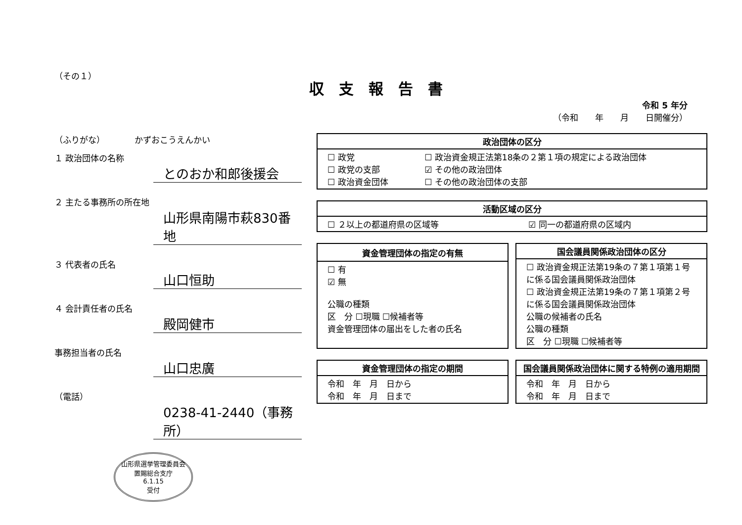（その１）
収支報告書
令和 5 年分
（令和　　年　　月　　日開催分）
（ふりがな）　　　　かずおこうえんかい
１ 政治団体の名称
とのおか和郎後援会
２ 主たる事務所の所在地
山形県南陽市萩830番地
３ 代表者の氏名
山口恒助
４ 会計責任者の氏名
殿岡健市
事務担当者の氏名
山口忠廣
（電話）
0238-41-2440（事務所）
山形県選挙管理委員会
置賜総合支庁
6.1.15
受付
| 政治団体の区分 | |
| --- | --- |
| ☐ 政党 ☐ 政党の支部 ☐ 政治資金団体 | ☐ 政治資金規正法第18条の２第１項の規定による政治団体 ☑ その他の政治団体 ☐ その他の政治団体の支部 |
| 活動区域の区分 | |
| --- | --- |
| ☐ ２以上の都道府県の区域等 | ☑ 同一の都道府県の区域内 |
| 資金管理団体の指定の有無 |
| --- |
| ☐ 有 ☑ 無 公職の種類 区 分 ☐現職 ☐候補者等 資金管理団体の届出をした者の氏名 |
| 国会議員関係政治団体の区分 |
| --- |
| ☐ 政治資金規正法第19条の７第１項第１号に係る国会議員関係政治団体 ☐ 政治資金規正法第19条の７第１項第２号に係る国会議員関係政治団体 公職の候補者の氏名 公職の種類 区 分 ☐現職 ☐候補者等 |
| 資金管理団体の指定の期間 |
| --- |
| 令和 年 月 日から 令和 年 月 日まで |
| 国会議員関係政治団体に関する特例の適用期間 |
| --- |
| 令和 年 月 日から 令和 年 月 日まで |